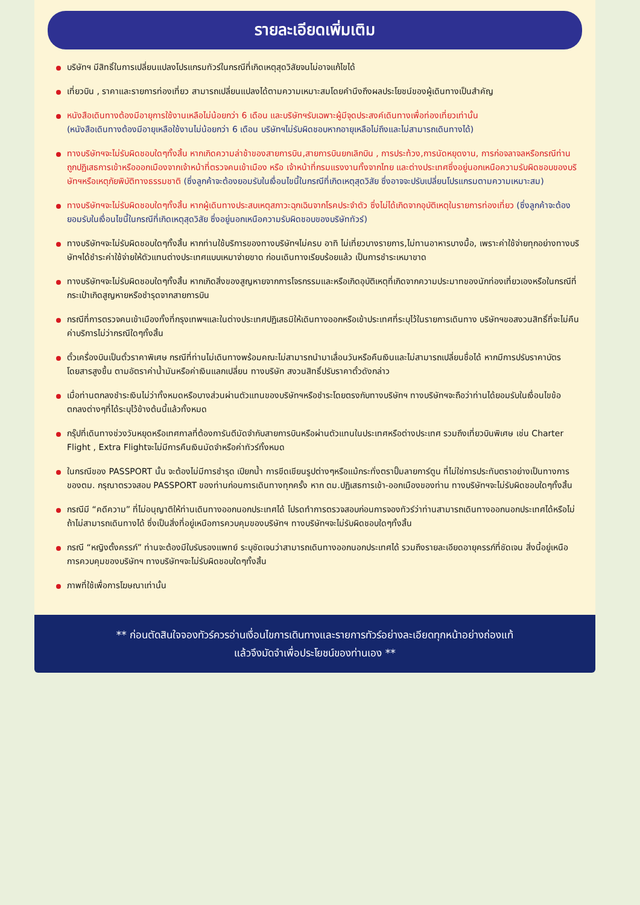รายละเอียดเพิ่มเติม
บริษัทฯ มีสิทธิ์ในการเปลี่ยนแปลงโปรแกรมทัวร์ในกรณีที่เกิดเหตุสุดวิสัยจนไม่อาจแก้ไขได้
เที่ยวบิน , ราคาและรายการท่องเที่ยว สามารถเปลี่ยนแปลงได้ตามความเหมาะสมโดยคำนึงถึงผลประโยชน์ของผู้เดินทางเป็นสำคัญ
หนังสือเดินทางต้องมีอายุการใช้งานเหลือไม่น้อยกว่า 6 เดือน และบริษัทฯรับเฉพาะผู้มีจุดประสงค์เดินทางเพื่อท่องเที่ยวเท่านั้น
(หนังสือเดินทางต้องมีอายุเหลือใช้งานไม่น้อยกว่า 6 เดือน บริษัทฯไม่รับผิดชอบหากอายุเหลือไม่ถึงและไม่สามารถเดินทางได้)
ทางบริษัทฯจะไม่รับผิดชอบใดๆทั้งสิ้น หากเกิดความล่าช้าของสายการบิน,สายการบินยกเลิกบิน , การประท้วง,การนัดหยุดงาน, การก่อจลาจลหรือกรณีท่านถูกปฏิเสธการเข้าหรือออกเมืองจากเจ้าหน้าที่ตรวจคนเข้าเมือง หรือ เจ้าหน้าที่กรมแรงงานทั้งจากไทย และต่างประเทศซึ่งอยู่นอกเหนือความรับผิดชอบของบริษัทฯหรือเหตุภัยพิบัติทางธรรมชาติ (ซึ่งลูกค้าจะต้องยอมรับในเงื่อนไขนี้ในกรณีที่เกิดเหตุสุดวิสัย ซึ่งอาจจะปรับเปลี่ยนโปรแกรมตามความเหมาะสม)
ทางบริษัทฯจะไม่รับผิดชอบใดๆทั้งสิ้น หากผู้เดินทางประสบเหตุสภาวะฉุกเฉินจากโรคประจำตัว ซึ่งไม่ได้เกิดจากอุบัติเหตุในรายการท่องเที่ยว (ซึ่งลูกค้าจะต้องยอมรับในเงื่อนไขนี้ในกรณีที่เกิดเหตุสุดวิสัย ซึ่งอยู่นอกเหนือความรับผิดชอบของบริษัททัวร์)
ทางบริษัทฯจะไม่รับผิดชอบใดๆทั้งสิ้น หากท่านใช้บริการของทางบริษัทฯไม่ครบ อาทิ ไม่เที่ยวบางรายการ,ไม่ทานอาหารบางมื้อ, เพราะค่าใช้จ่ายทุกอย่างทางบริษัทฯได้ชำระค่าใช้จ่ายให้ตัวแทนต่างประเทศแบบเหมาจ่ายขาด ก่อนเดินทางเรียบร้อยแล้ว เป็นการชำระเหมาขาด
ทางบริษัทฯจะไม่รับผิดชอบใดๆทั้งสิ้น หากเกิดสิ่งของสูญหายจากการโจรกรรมและหรือเกิดอุบัติเหตุที่เกิดจากความประมาทของนักท่องเที่ยวเองหรือในกรณีที่กระเป๋าเกิดสูญหายหรือชำรุดจากสายการบิน
กรณีที่การตรวจคนเข้าเมืองทั้งที่กรุงเทพฯและในต่างประเทศปฏิเสธมิให้เดินทางออกหรือเข้าประเทศที่ระบุไว้ในรายการเดินทาง บริษัทฯขอสงวนสิทธิ์ที่จะไม่คืนค่าบริการไม่ว่ากรณีใดๆทั้งสิ้น
ตั๋วเครื่องบินเป็นตั๋วราคาพิเศษ กรณีที่ท่านไม่เดินทางพร้อมคณะไม่สามารถนำมาเลื่อนวันหรือคืนเงินและไม่สามารถเปลี่ยนชื่อได้ หากมีการปรับราคาบัตรโดยสารสูงขึ้น ตามอัตราค่าน้ำมันหรือค่าเงินแลกเปลี่ยน ทางบริษัท สงวนสิทธิ์ปรับราคาตั๋วดังกล่าว
เมื่อท่านตกลงชำระเงินไม่ว่าทั้งหมดหรือบางส่วนผ่านตัวแทนของบริษัทฯหรือชำระโดยตรงกับทางบริษัทฯ ทางบริษัทฯจะถือว่าท่านได้ยอมรับในเงื่อนไขข้อตกลงต่างๆที่ได้ระบุไว้ข้างต้นนี้แล้วทั้งหมด
กรุ๊ปที่เดินทางช่วงวันหยุดหรือเทศกาลที่ต้องการันตีมัดจำกับสายการบินหรือผ่านตัวแทนในประเทศหรือต่างประเทศ รวมถึงเที่ยวบินพิเศษ เช่น Charter Flight , Extra Flightจะไม่มีการคืนเงินมัดจำหรือค่าทัวร์ทั้งหมด
ในกรณีของ PASSPORT นั้น จะต้องไม่มีการชำรุด เปียกน้ำ การขีดเขียนรูปต่างๆหรือแม้กระทั่งตราปั๊มลายการ์ตูน ที่ไม่ใช่การประทับตราอย่างเป็นทางการของตม. กรุณาตรวจสอบ PASSPORT ของท่านก่อนการเดินทางทุกครั้ง หาก ตม.ปฏิเสธการเข้า-ออกเมืองของท่าน ทางบริษัทฯจะไม่รับผิดชอบใดๆทั้งสิ้น
กรณีมี “คดีความ” ที่ไม่อนุญาติให้ท่านเดินทางออกนอกประเทศได้ โปรดทำการตรวจสอบก่อนการจองทัวร์ว่าท่านสามารถเดินทางออกนอกประเทศได้หรือไม่ ถ้าไม่สามารถเดินทางได้ ซึ่งเป็นสิ่งที่อยู่เหนือการควบคุมของบริษัทฯ ทางบริษัทฯจะไม่รับผิดชอบใดๆทั้งสิ้น
กรณี “หญิงตั้งครรภ์” ท่านจะต้องมีใบรับรองแพทย์ ระบุชัดเจนว่าสามารถเดินทางออกนอกประเทศได้ รวมถึงรายละเอียดอายุครรภ์ที่ชัดเจน สิ่งนี้อยู่เหนือการควบคุมของบริษัทฯ ทางบริษัทฯจะไม่รับผิดชอบใดๆทั้งสิ้น
ภาพที่ใช้เพื่อการโฆษณาเท่านั้น
** ก่อนตัดสินใจจองทัวร์ควรอ่านเงื่อนไขการเดินทางและรายการทัวร์อย่างละเอียดทุกหน้าอย่างถ่องแท้
แล้วจึงมัดจำเพื่อประโยชน์ของท่านเอง **